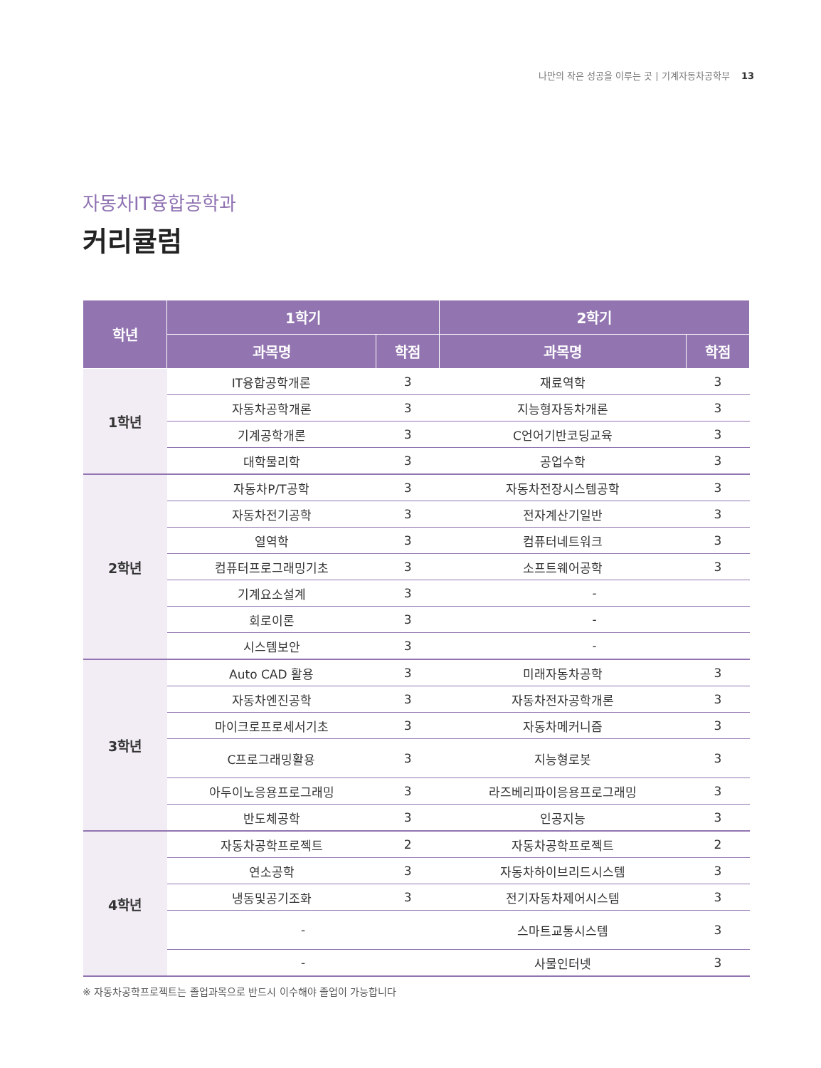나만의 작은 성공을 이루는 곳 | 기계자동차공학부 13
자동차IT융합공학과
커리큘럼
| 학년 | 1학기 | | 2학기 | |
| --- | --- | --- | --- | --- |
| | 과목명 | 학점 | 과목명 | 학점 |
| 1학년 | IT융합공학개론 | 3 | 재료역학 | 3 |
| | 자동차공학개론 | 3 | 지능형자동차개론 | 3 |
| | 기계공학개론 | 3 | C언어기반코딩교육 | 3 |
| | 대학물리학 | 3 | 공업수학 | 3 |
| 2학년 | 자동차P/T공학 | 3 | 자동차전장시스템공학 | 3 |
| | 자동차전기공학 | 3 | 전자계산기일반 | 3 |
| | 열역학 | 3 | 컴퓨터네트워크 | 3 |
| | 컴퓨터프로그래밍기초 | 3 | 소프트웨어공학 | 3 |
| | 기계요소설계 | 3 | - | |
| | 회로이론 | 3 | - | |
| | 시스템보안 | 3 | - | |
| 3학년 | Auto CAD 활용 | 3 | 미래자동차공학 | 3 |
| | 자동차엔진공학 | 3 | 자동차전자공학개론 | 3 |
| | 마이크로프로세서기초 | 3 | 자동차메커니즘 | 3 |
| | C프로그래밍활용 | 3 | 지능형로봇 | 3 |
| | 아두이노응용프로그래밍 | 3 | 라즈베리파이응용프로그래밍 | 3 |
| | 반도체공학 | 3 | 인공지능 | 3 |
| 4학년 | 자동차공학프로젝트 | 2 | 자동차공학프로젝트 | 2 |
| | 연소공학 | 3 | 자동차하이브리드시스템 | 3 |
| | 냉동및공기조화 | 3 | 전기자동차제어시스템 | 3 |
| | - | | 스마트교통시스템 | 3 |
| | - | | 사물인터넷 | 3 |
※ 자동차공학프로젝트는 졸업과목으로 반드시 이수해야 졸업이 가능합니다